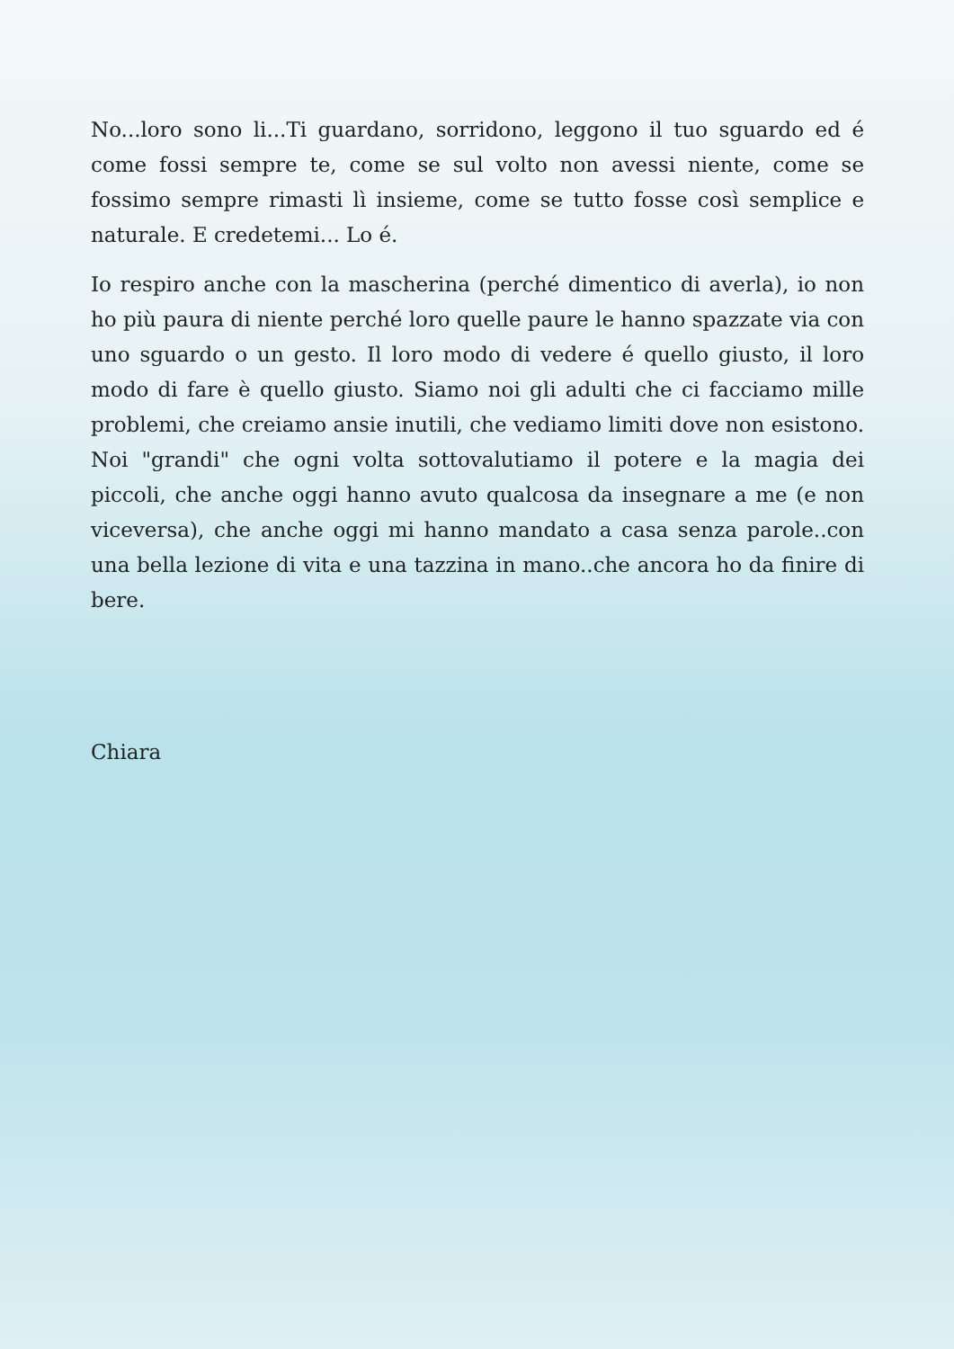No...loro sono li...Ti guardano, sorridono, leggono il tuo sguardo ed é come fossi sempre te, come se sul volto non avessi niente, come se fossimo sempre rimasti lì insieme, come se tutto fosse così semplice e naturale. E credetemi... Lo é.
Io respiro anche con la mascherina (perché dimentico di averla), io non ho più paura di niente perché loro quelle paure le hanno spazzate via con uno sguardo o un gesto. Il loro modo di vedere é quello giusto, il loro modo di fare è quello giusto. Siamo noi gli adulti che ci facciamo mille problemi, che creiamo ansie inutili, che vediamo limiti dove non esistono. Noi "grandi" che ogni volta sottovalutiamo il potere e la magia dei piccoli, che anche oggi hanno avuto qualcosa da insegnare a me (e non viceversa), che anche oggi mi hanno mandato a casa senza parole..con una bella lezione di vita e una tazzina in mano..che ancora ho da finire di bere.
Chiara